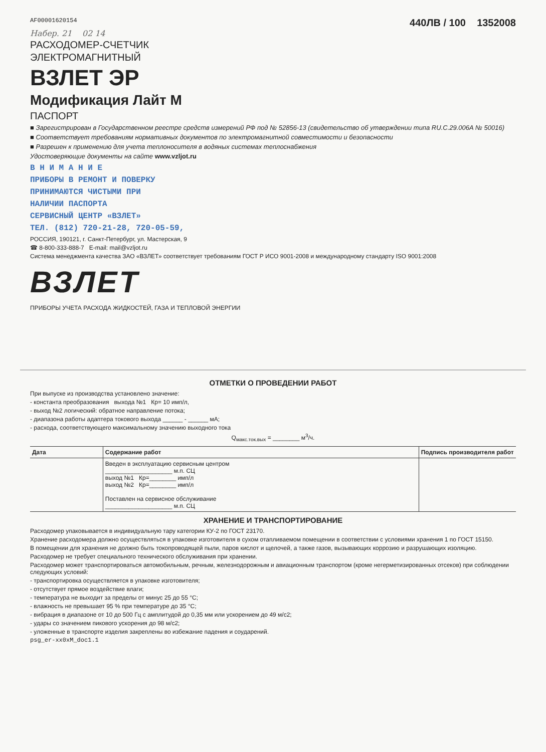AF00001620154
440ЛВ / 100 1352008
Набер. 21 02 14
РАСХОДОМЕР-СЧЕТЧИК
ЭЛЕКТРОМАГНИТНЫЙ
ВЗЛЕТ ЭР
Модификация Лайт М
ПАСПОРТ
■ Зарегистрирован в Государственном реестре средств измерений РФ под № 52856-13 (свидетельство об утверждении типа RU.C.29.006A № 50016)
■ Соответствует требованиям нормативных документов по электромагнитной совместимости и безопасности
■ Разрешен к применению для учета теплоносителя в водяных системах теплоснабжения
Удостоверяющие документы на сайте www.vzljot.ru
В Н И М А Н И Е
ПРИБОРЫ В РЕМОНТ И ПОВЕРКУ
ПРИНИМАЮТСЯ ЧИСТЫМИ ПРИ
НАЛИЧИИ ПАСПОРТА
СЕРВИСНЫЙ ЦЕНТР «ВЗЛЕТ»
ТЕЛ. (812) 720-21-28, 720-05-59,
РОССИЯ, 190121, г. Санкт-Петербург, ул. Мастерская, 9
☎ 8-800-333-888-7 E-mail: mail@vzljot.ru
Система менеджмента качества ЗАО «ВЗЛЕТ» соответствует требованиям ГОСТ Р ИСО 9001-2008 и международному стандарту ISO 9001:2008
ВЗЛЕТ
ПРИБОРЫ УЧЕТА РАСХОДА ЖИДКОСТЕЙ, ГАЗА И ТЕПЛОВОЙ ЭНЕРГИИ
ОТМЕТКИ О ПРОВЕДЕНИИ РАБОТ
При выпуске из производства установлено значение:
- константа преобразования выхода №1 Кр= 10 имп/л,
- выход №2 логический: обратное направление потока;
- диапазона работы адаптера токового выхода ______ - ______ мА;
- расхода, соответствующего максимальному значению выходного тока
Q<sub>макс.ток.вых</sub> = ________ м<sup>3</sup>/ч.
| Дата | Содержание работ | Подпись производителя работ |
| --- | --- | --- |
| | Введен в эксплуатацию сервисным центром ____________________ м.п. СЦ выход №1 Кр=________ имп/л выход №2 Кр=________ имп/л Поставлен на сервисное обслуживание ____________________ м.п. СЦ | |
ХРАНЕНИЕ И ТРАНСПОРТИРОВАНИЕ
Расходомер упаковывается в индивидуальную тару категории КУ-2 по ГОСТ 23170.
Хранение расходомера должно осуществляться в упаковке изготовителя в сухом отапливаемом помещении в соответствии с условиями хранения 1 по ГОСТ 15150.
В помещении для хранения не должно быть токопроводящей пыли, паров кислот и щелочей, а также газов, вызывающих коррозию и разрушающих изоляцию.
Расходомер не требует специального технического обслуживания при хранении.
Расходомер может транспортироваться автомобильным, речным, железнодорожным и авиационным транспортом (кроме негерметизированных отсеков) при соблюдении следующих условий:
- транспортировка осуществляется в упаковке изготовителя;
- отсутствует прямое воздействие влаги;
- температура не выходит за пределы от минус 25 до 55 °С;
- влажность не превышает 95 % при температуре до 35 °С;
- вибрация в диапазоне от 10 до 500 Гц с амплитудой до 0,35 мм или ускорением до 49 м/с2;
- удары со значением пикового ускорения до 98 м/с2;
- уложенные в транспорте изделия закреплены во избежание падения и соударений.
psg_er-xx0xM_doc1.1